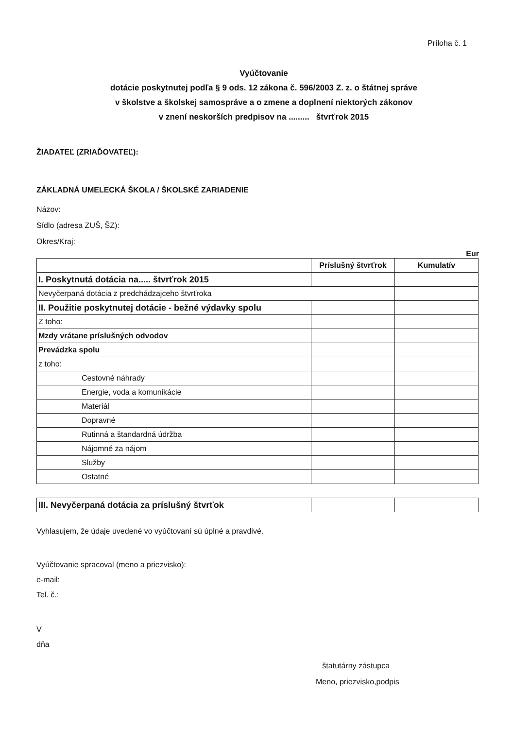Príloha č. 1
Vyúčtovanie
dotácie poskytnutej podľa § 9 ods. 12 zákona č. 596/2003 Z. z. o štátnej správe
v školstve a školskej samospráve a o zmene a doplnení niektorých zákonov
v znení neskorších predpisov na ......... štvrťrok 2015
ŽIADATEĽ (ZRIAĎOVATEĽ):
ZÁKLADNÁ UMELECKÁ ŠKOLA / ŠKOLSKÉ ZARIADENIE
Názov:
Sídlo (adresa ZUŠ, ŠZ):
Okres/Kraj:
Eur
| | Príslušný štvrťrok | Kumulatív |
| --- | --- | --- |
| I. Poskytnutá dotácia na..... štvrťrok 2015 | | |
| Nevyčerpaná dotácia z predchádzajceho štvrťroka | | |
| II. Použitie poskytnutej dotácie - bežné výdavky spolu | | |
| Z toho: | | |
| Mzdy vrátane príslušných odvodov | | |
| Prevádzka spolu | | |
| z toho: | | |
| Cestovné náhrady | | |
| Energie, voda a komunikácie | | |
| Materiál | | |
| Dopravné | | |
| Rutinná a štandardná údržba | | |
| Nájomné za nájom | | |
| Služby | | |
| Ostatné | | |
| III. Nevyčerpaná dotácia za príslušný štvrťok | | |
Vyhlasujem, že údaje uvedené vo vyúčtovaní sú úplné a pravdivé.
Vyúčtovanie spracoval (meno a priezvisko):
e-mail:
Tel. č.:
V
dňa
štatutárny zástupca
Meno, priezvisko,podpis